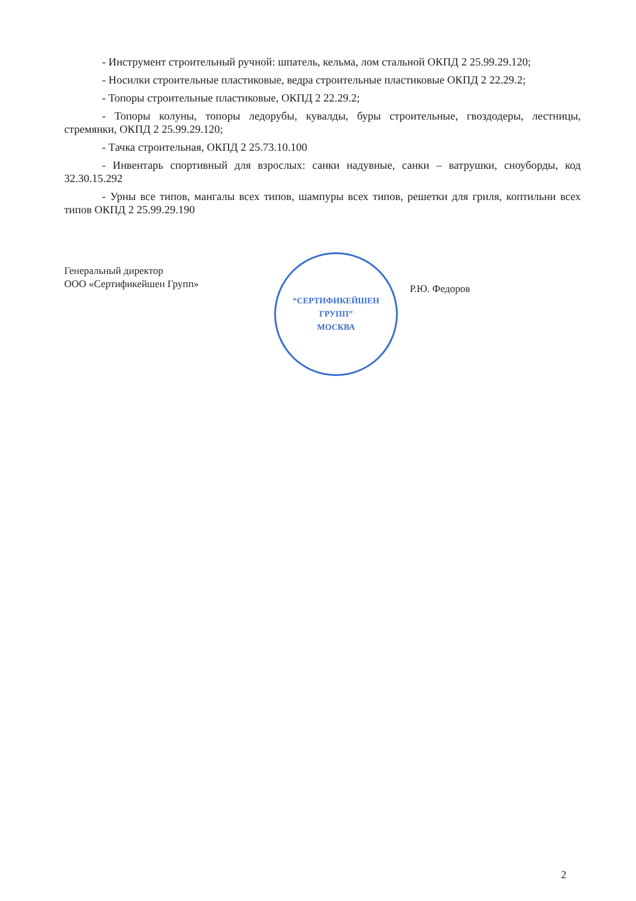- Инструмент строительный ручной: шпатель, кельма, лом стальной ОКПД 2 25.99.29.120;
- Носилки строительные пластиковые, ведра строительные пластиковые ОКПД 2 22.29.2;
- Топоры строительные пластиковые, ОКПД 2 22.29.2;
- Топоры колуны, топоры ледорубы, кувалды, буры строительные, гвоздодеры, лестницы, стремянки, ОКПД 2 25.99.29.120;
- Тачка строительная, ОКПД 2 25.73.10.100
- Инвентарь спортивный для взрослых: санки надувные, санки – ватрушки, сноуборды, код 32.30.15.292
- Урны все типов, мангалы всех типов, шампуры всех типов, решетки для гриля, коптильни всех типов ОКПД 2 25.99.29.190
Генеральный директор
ООО «Сертификейшен Групп»
“СЕРТИФИКЕЙШЕН
ГРУПП”
МОСКВА
Р.Ю. Федоров
2